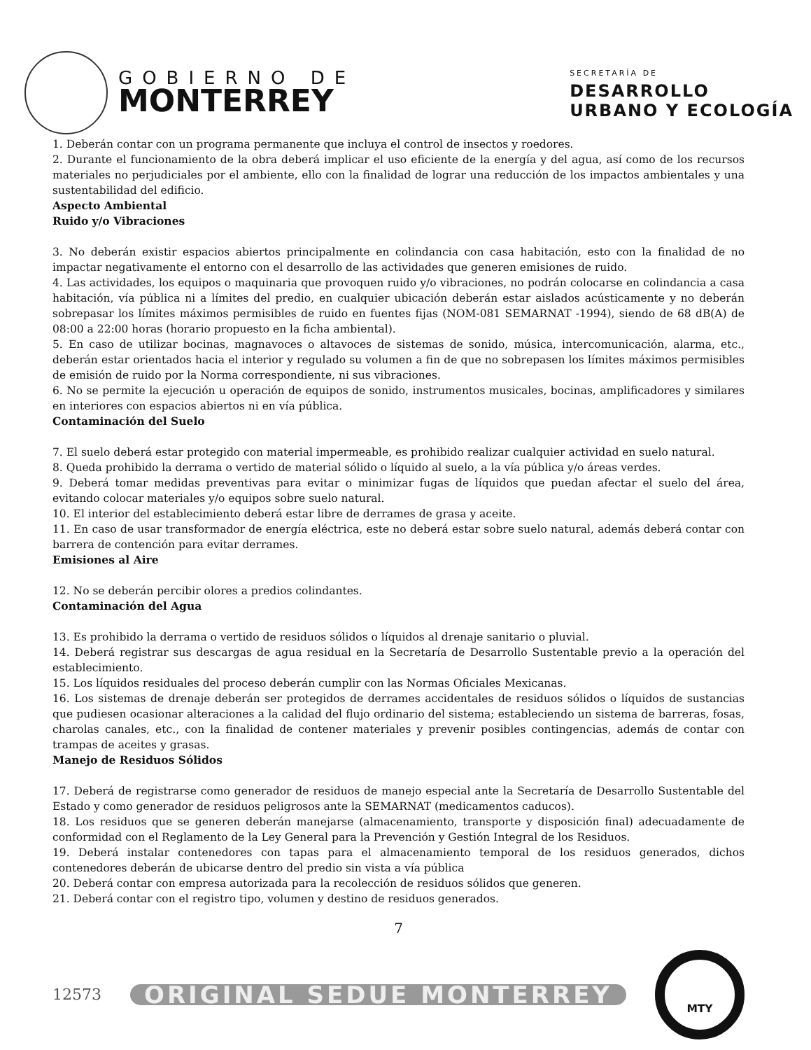GOBIERNO DE
MONTERREY
SECRETARÍA DE
DESARROLLO
URBANO Y ECOLOGÍA
1. Deberán contar con un programa permanente que incluya el control de insectos y roedores.
2. Durante el funcionamiento de la obra deberá implicar el uso eficiente de la energía y del agua, así como de los recursos materiales no perjudiciales por el ambiente, ello con la finalidad de lograr una reducción de los impactos ambientales y una sustentabilidad del edificio.
Aspecto Ambiental
Ruido y/o Vibraciones
3. No deberán existir espacios abiertos principalmente en colindancia con casa habitación, esto con la finalidad de no impactar negativamente el entorno con el desarrollo de las actividades que generen emisiones de ruido.
4. Las actividades, los equipos o maquinaria que provoquen ruido y/o vibraciones, no podrán colocarse en colindancia a casa habitación, vía pública ni a límites del predio, en cualquier ubicación deberán estar aislados acústicamente y no deberán sobrepasar los límites máximos permisibles de ruido en fuentes fijas (NOM-081 SEMARNAT -1994), siendo de 68 dB(A) de 08:00 a 22:00 horas (horario propuesto en la ficha ambiental).
5. En caso de utilizar bocinas, magnavoces o altavoces de sistemas de sonido, música, intercomunicación, alarma, etc., deberán estar orientados hacia el interior y regulado su volumen a fin de que no sobrepasen los límites máximos permisibles de emisión de ruido por la Norma correspondiente, ni sus vibraciones.
6. No se permite la ejecución u operación de equipos de sonido, instrumentos musicales, bocinas, amplificadores y similares en interiores con espacios abiertos ni en vía pública.
Contaminación del Suelo
7. El suelo deberá estar protegido con material impermeable, es prohibido realizar cualquier actividad en suelo natural.
8. Queda prohibido la derrama o vertido de material sólido o líquido al suelo, a la vía pública y/o áreas verdes.
9. Deberá tomar medidas preventivas para evitar o minimizar fugas de líquidos que puedan afectar el suelo del área, evitando colocar materiales y/o equipos sobre suelo natural.
10. El interior del establecimiento deberá estar libre de derrames de grasa y aceite.
11. En caso de usar transformador de energía eléctrica, este no deberá estar sobre suelo natural, además deberá contar con barrera de contención para evitar derrames.
Emisiones al Aire
12. No se deberán percibir olores a predios colindantes.
Contaminación del Agua
13. Es prohibido la derrama o vertido de residuos sólidos o líquidos al drenaje sanitario o pluvial.
14. Deberá registrar sus descargas de agua residual en la Secretaría de Desarrollo Sustentable previo a la operación del establecimiento.
15. Los líquidos residuales del proceso deberán cumplir con las Normas Oficiales Mexicanas.
16. Los sistemas de drenaje deberán ser protegidos de derrames accidentales de residuos sólidos o líquidos de sustancias que pudiesen ocasionar alteraciones a la calidad del flujo ordinario del sistema; estableciendo un sistema de barreras, fosas, charolas canales, etc., con la finalidad de contener materiales y prevenir posibles contingencias, además de contar con trampas de aceites y grasas.
Manejo de Residuos Sólidos
17. Deberá de registrarse como generador de residuos de manejo especial ante la Secretaría de Desarrollo Sustentable del Estado y como generador de residuos peligrosos ante la SEMARNAT (medicamentos caducos).
18. Los residuos que se generen deberán manejarse (almacenamiento, transporte y disposición final) adecuadamente de conformidad con el Reglamento de la Ley General para la Prevención y Gestión Integral de los Residuos.
19. Deberá instalar contenedores con tapas para el almacenamiento temporal de los residuos generados, dichos contenedores deberán de ubicarse dentro del predio sin vista a vía pública
20. Deberá contar con empresa autorizada para la recolección de residuos sólidos que generen.
21. Deberá contar con el registro tipo, volumen y destino de residuos generados.
7
12573
ORIGINAL SEDUE MONTERREY
MTY